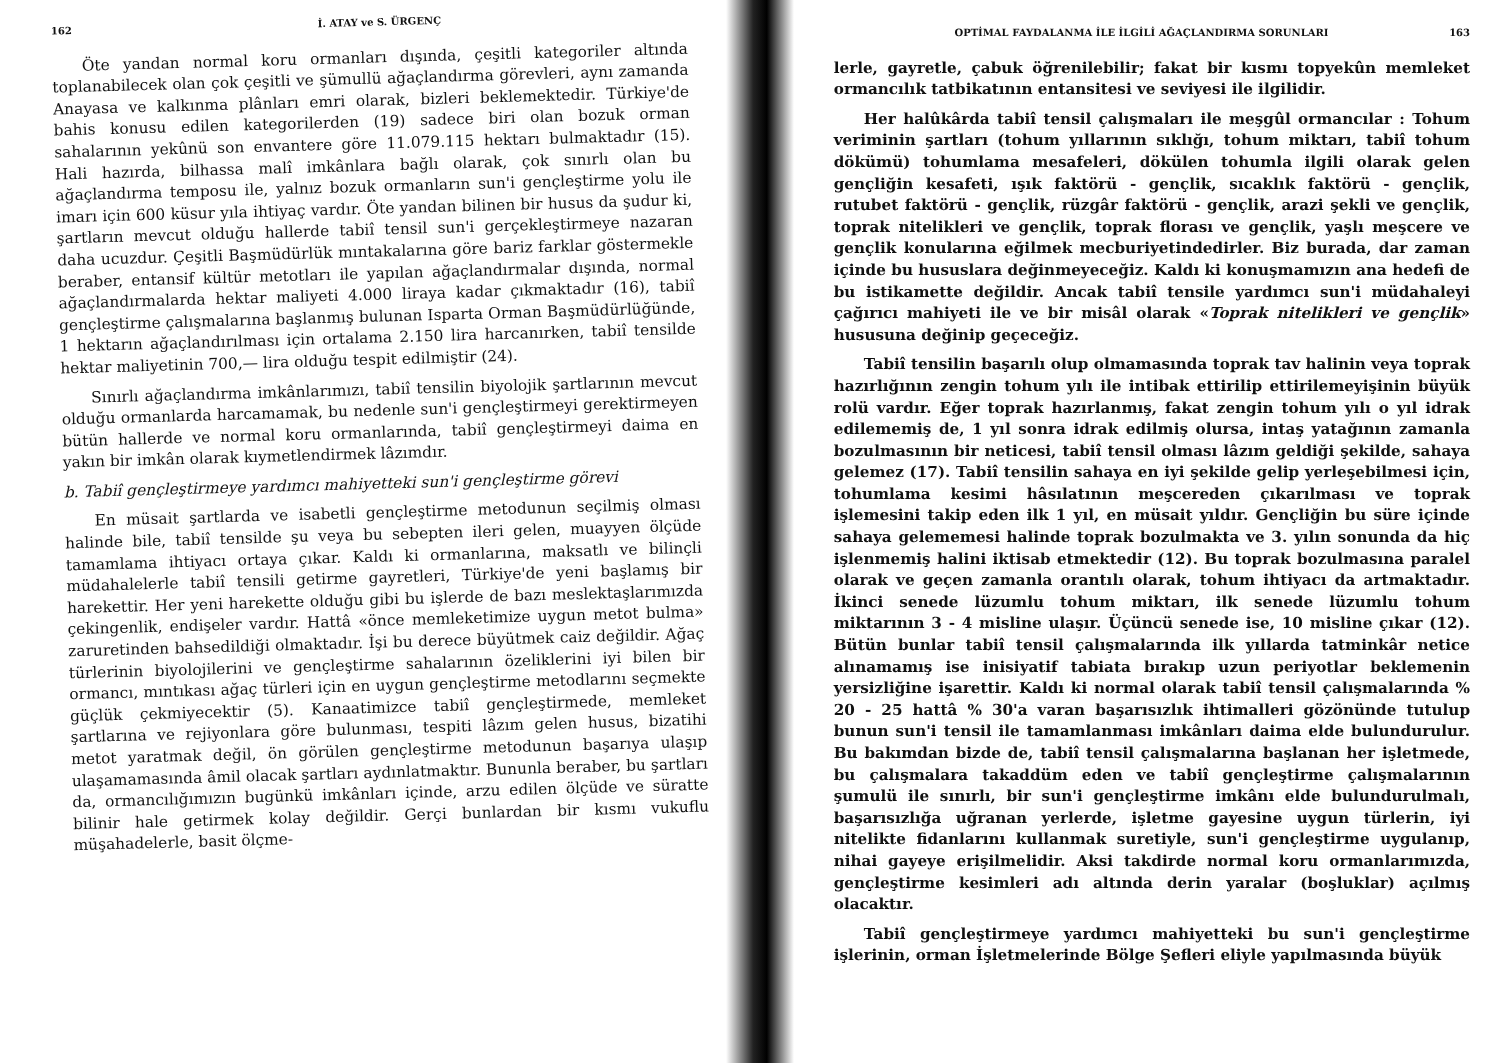162 İ. ATAY ve S. ÜRGENÇ
Öte yandan normal koru ormanları dışında, çeşitli kategoriler altında toplanabilecek olan çok çeşitli ve şümullü ağaçlandırma görevleri, aynı zamanda Anayasa ve kalkınma plânları emri olarak, bizleri beklemektedir. Türkiye'de bahis konusu edilen kategorilerden (19) sadece biri olan bozuk orman sahalarının yekûnü son envantere göre 11.079.115 hektarı bulmaktadır (15). Hali hazırda, bilhassa malî imkânlara bağlı olarak, çok sınırlı olan bu ağaçlandırma temposu ile, yalnız bozuk ormanların sun'i gençleştirme yolu ile imarı için 600 küsur yıla ihtiyaç vardır. Öte yandan bilinen bir husus da şudur ki, şartların mevcut olduğu hallerde tabiî tensil sun'i gerçekleştirmeye nazaran daha ucuzdur. Çeşitli Başmüdürlük mıntakalarına göre bariz farklar göstermekle beraber, entansif kültür metotları ile yapılan ağaçlandırmalar dışında, normal ağaçlandırmalarda hektar maliyeti 4.000 liraya kadar çıkmaktadır (16), tabiî gençleştirme çalışmalarına başlanmış bulunan Isparta Orman Başmüdürlüğünde, 1 hektarın ağaçlandırılması için ortalama 2.150 lira harcanırken, tabiî tensilde hektar maliyetinin 700,— lira olduğu tespit edilmiştir (24).
Sınırlı ağaçlandırma imkânlarımızı, tabiî tensilin biyolojik şartlarının mevcut olduğu ormanlarda harcamamak, bu nedenle sun'i gençleştirmeyi gerektirmeyen bütün hallerde ve normal koru ormanlarında, tabiî gençleştirmeyi daima en yakın bir imkân olarak kıymetlendirmek lâzımdır.
b. Tabiî gençleştirmeye yardımcı mahiyetteki sun'i gençleştirme görevi
En müsait şartlarda ve isabetli gençleştirme metodunun seçilmiş olması halinde bile, tabiî tensilde şu veya bu sebepten ileri gelen, muayyen ölçüde tamamlama ihtiyacı ortaya çıkar. Kaldı ki ormanlarına, maksatlı ve bilinçli müdahalelerle tabiî tensili getirme gayretleri, Türkiye'de yeni başlamış bir harekettir. Her yeni harekette olduğu gibi bu işlerde de bazı meslektaşlarımızda çekingenlik, endişeler vardır. Hattâ «önce memleketimize uygun metot bulma» zaruretinden bahsedildiği olmaktadır. İşi bu derece büyütmek caiz değildir. Ağaç türlerinin biyolojilerini ve gençleştirme sahalarının özeliklerini iyi bilen bir ormancı, mıntıkası ağaç türleri için en uygun gençleştirme metodlarını seçmekte güçlük çekmiyecektir (5). Kanaatimizce tabiî gençleştirmede, memleket şartlarına ve rejiyonlara göre bulunması, tespiti lâzım gelen husus, bizatihi metot yaratmak değil, ön görülen gençleştirme metodunun başarıya ulaşıp ulaşamamasında âmil olacak şartları aydınlatmaktır. Bununla beraber, bu şartları da, ormancılığımızın bugünkü imkânları içinde, arzu edilen ölçüde ve süratte bilinir hale getirmek kolay değildir. Gerçi bunlardan bir kısmı vukuflu müşahadelerle, basit ölçme-
OPTİMAL FAYDALANMA İLE İLGİLİ AĞAÇLANDIRMA SORUNLARI 163
lerle, gayretle, çabuk öğrenilebilir; fakat bir kısmı topyekûn memleket ormancılık tatbikatının entansitesi ve seviyesi ile ilgilidir.
Her halûkârda tabiî tensil çalışmaları ile meşgûl ormancılar : Tohum veriminin şartları (tohum yıllarının sıklığı, tohum miktarı, tabiî tohum dökümü) tohumlama mesafeleri, dökülen tohumla ilgili olarak gelen gençliğin kesafeti, ışık faktörü - gençlik, sıcaklık faktörü - gençlik, rutubet faktörü - gençlik, rüzgâr faktörü - gençlik, arazi şekli ve gençlik, toprak nitelikleri ve gençlik, toprak florası ve gençlik, yaşlı meşcere ve gençlik konularına eğilmek mecburiyetindedirler. Biz burada, dar zaman içinde bu hususlara değinmeyeceğiz. Kaldı ki konuşmamızın ana hedefi de bu istikamette değildir. Ancak tabiî tensile yardımcı sun'i müdahaleyi çağırıcı mahiyeti ile ve bir misâl olarak «Toprak nitelikleri ve gençlik» hususuna değinip geçeceğiz.
Tabiî tensilin başarılı olup olmamasında toprak tav halinin veya toprak hazırlığının zengin tohum yılı ile intibak ettirilip ettirilemeyişinin büyük rolü vardır. Eğer toprak hazırlanmış, fakat zengin tohum yılı o yıl idrak edilememiş de, 1 yıl sonra idrak edilmiş olursa, intaş yatağının zamanla bozulmasının bir neticesi, tabiî tensil olması lâzım geldiği şekilde, sahaya gelemez (17). Tabiî tensilin sahaya en iyi şekilde gelip yerleşebilmesi için, tohumlama kesimi hâsılatının meşcereden çıkarılması ve toprak işlemesini takip eden ilk 1 yıl, en müsait yıldır. Gençliğin bu süre içinde sahaya gelememesi halinde toprak bozulmakta ve 3. yılın sonunda da hiç işlenmemiş halini iktisab etmektedir (12). Bu toprak bozulmasına paralel olarak ve geçen zamanla orantılı olarak, tohum ihtiyacı da artmaktadır. İkinci senede lüzumlu tohum miktarı, ilk senede lüzumlu tohum miktarının 3 - 4 misline ulaşır. Üçüncü senede ise, 10 misline çıkar (12). Bütün bunlar tabiî tensil çalışmalarında ilk yıllarda tatminkâr netice alınamamış ise inisiyatif tabiata bırakıp uzun periyotlar beklemenin yersizliğine işarettir. Kaldı ki normal olarak tabiî tensil çalışmalarında % 20 - 25 hattâ % 30'a varan başarısızlık ihtimalleri gözönünde tutulup bunun sun'i tensil ile tamamlanması imkânları daima elde bulundurulur. Bu bakımdan bizde de, tabiî tensil çalışmalarına başlanan her işletmede, bu çalışmalara takaddüm eden ve tabiî gençleştirme çalışmalarının şumulü ile sınırlı, bir sun'i gençleştirme imkânı elde bulundurulmalı, başarısızlığa uğranan yerlerde, işletme gayesine uygun türlerin, iyi nitelikte fidanlarını kullanmak suretiyle, sun'i gençleştirme uygulanıp, nihai gayeye erişilmelidir. Aksi takdirde normal koru ormanlarımızda, gençleştirme kesimleri adı altında derin yaralar (boşluklar) açılmış olacaktır.
Tabiî gençleştirmeye yardımcı mahiyetteki bu sun'i gençleştirme işlerinin, orman İşletmelerinde Bölge Şefleri eliyle yapılmasında büyük